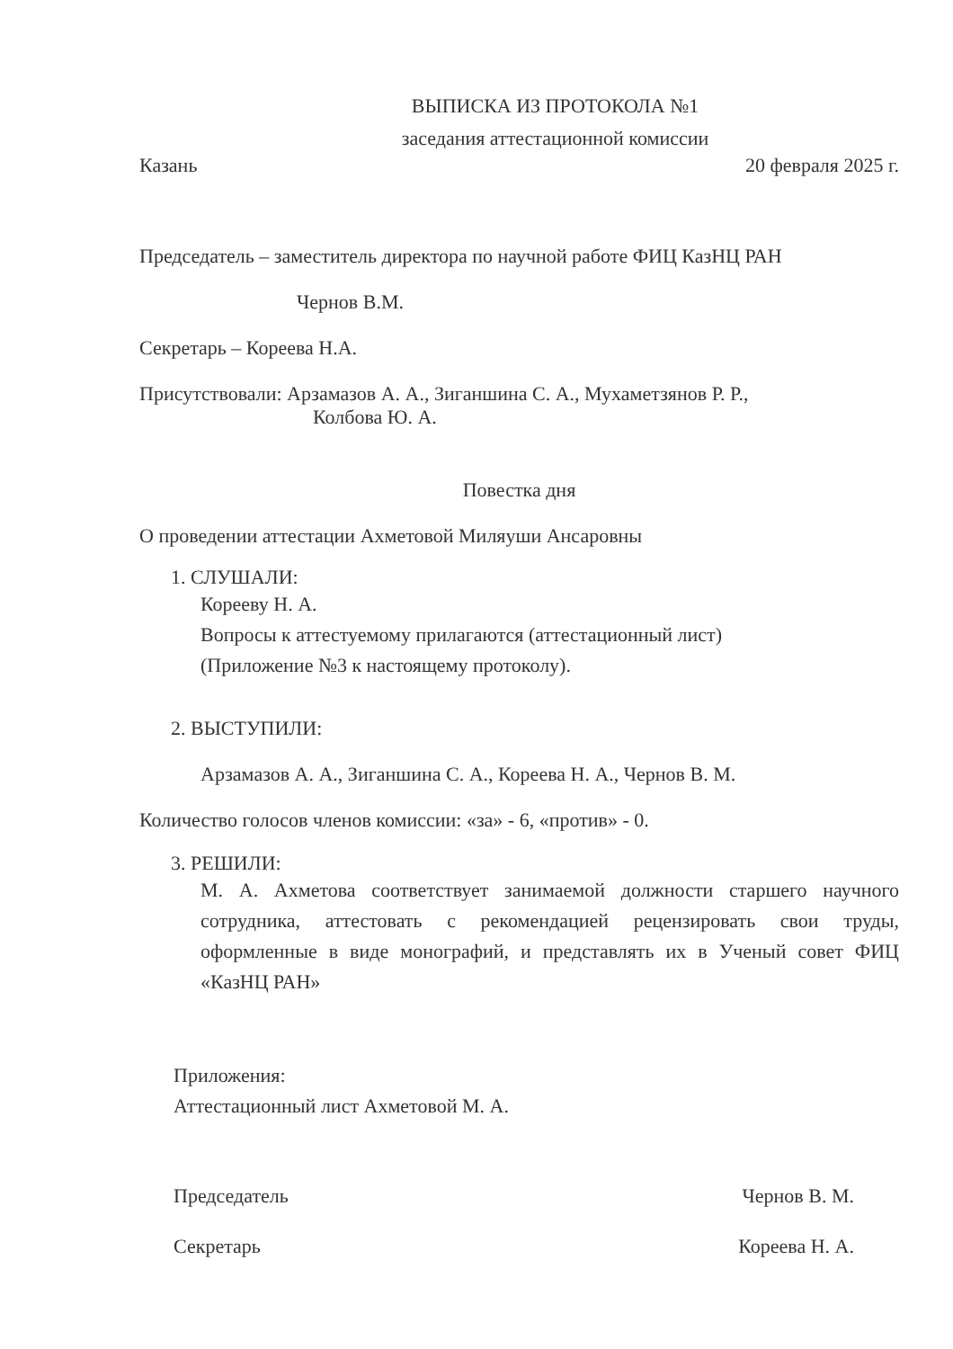ВЫПИСКА ИЗ ПРОТОКОЛА №1
заседания аттестационной комиссии
Казань 20 февраля 2025 г.
Председатель – заместитель директора по научной работе ФИЦ КазНЦ РАН
Чернов В.М.
Секретарь – Кореева Н.А.
Присутствовали: Арзамазов А. А., Зиганшина С. А., Мухаметзянов Р. Р.,
Колбова Ю. А.
Повестка дня
О проведении аттестации Ахметовой Миляуши Ансаровны
1. СЛУШАЛИ:
Корееву Н. А.
Вопросы к аттестуемому прилагаются (аттестационный лист)
(Приложение №3 к настоящему протоколу).
2. ВЫСТУПИЛИ:
Арзамазов А. А., Зиганшина С. А., Кореева Н. А., Чернов В. М.
Количество голосов членов комиссии: «за» - 6, «против» - 0.
3. РЕШИЛИ:
М. А. Ахметова соответствует занимаемой должности старшего научного сотрудника, аттестовать с рекомендацией рецензировать свои труды, оформленные в виде монографий, и представлять их в Ученый совет ФИЦ «КазНЦ РАН»
Приложения:
Аттестационный лист Ахметовой М. А.
Председатель Чернов В. М.
Секретарь Кореева Н. А.